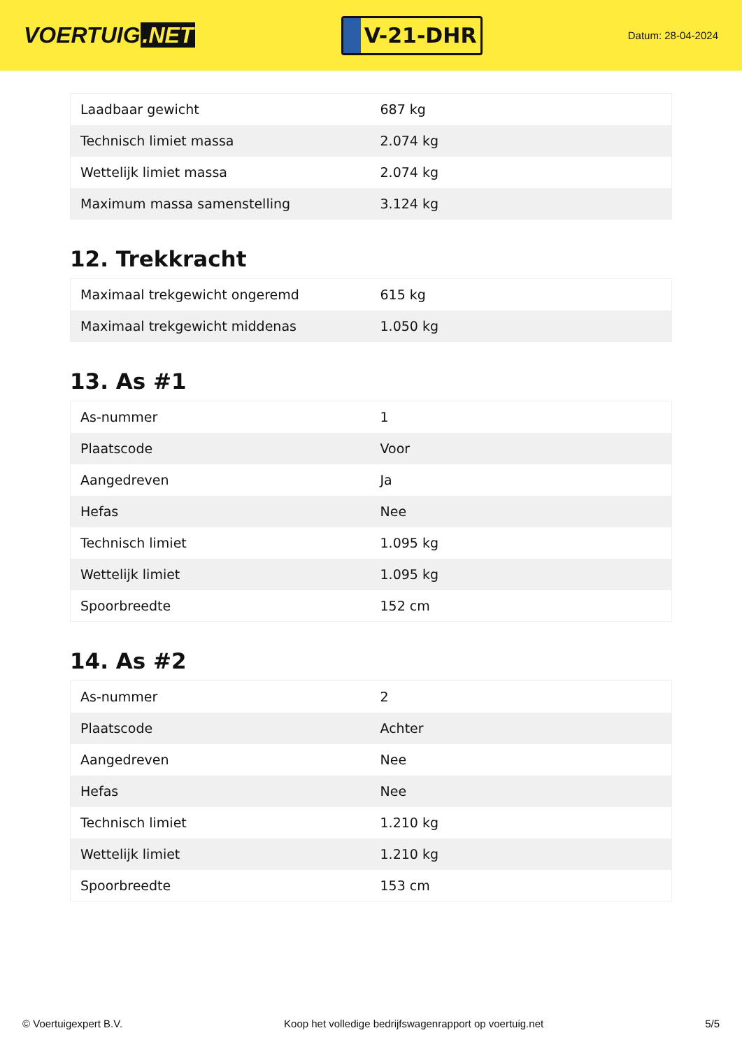VOERTUIG.NET
V-21-DHR
Datum: 28-04-2024
| Laadbaar gewicht | 687 kg |
| Technisch limiet massa | 2.074 kg |
| Wettelijk limiet massa | 2.074 kg |
| Maximum massa samenstelling | 3.124 kg |
12. Trekkracht
| Maximaal trekgewicht ongeremd | 615 kg |
| Maximaal trekgewicht middenas | 1.050 kg |
13. As #1
| As-nummer | 1 |
| Plaatscode | Voor |
| Aangedreven | Ja |
| Hefas | Nee |
| Technisch limiet | 1.095 kg |
| Wettelijk limiet | 1.095 kg |
| Spoorbreedte | 152 cm |
14. As #2
| As-nummer | 2 |
| Plaatscode | Achter |
| Aangedreven | Nee |
| Hefas | Nee |
| Technisch limiet | 1.210 kg |
| Wettelijk limiet | 1.210 kg |
| Spoorbreedte | 153 cm |
© Voertuigexpert B.V. Koop het volledige bedrijfswagenrapport op voertuig.net 5/5